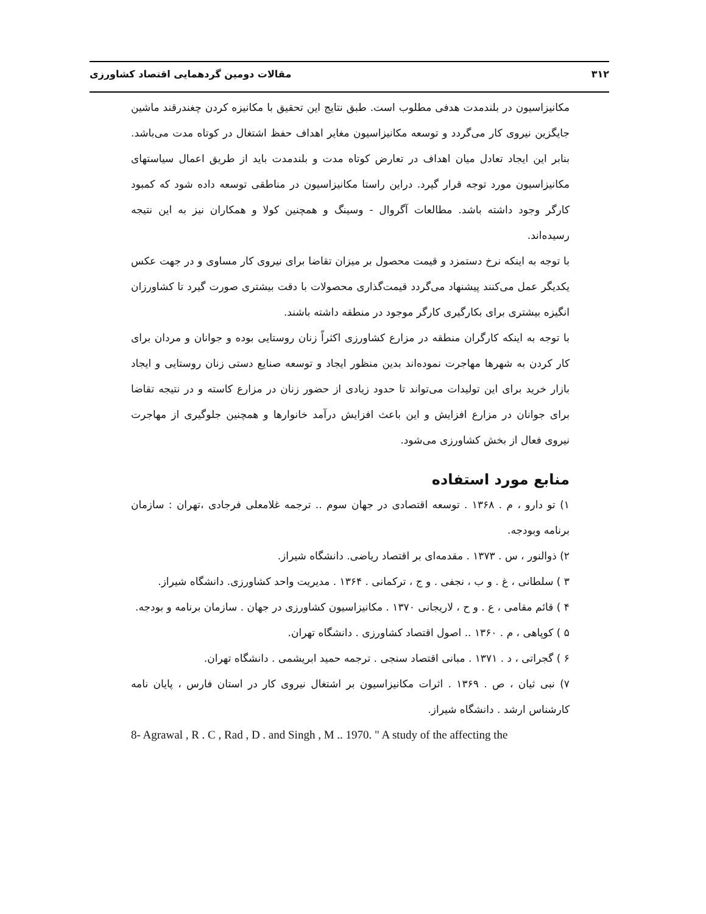۳۱۲ مقالات دومین گردهمایی اقتصاد کشاورزی
مکانیزاسیون در بلندمدت هدفی مطلوب است. طبق نتایج این تحقیق با مکانیزه کردن چغندرقند ماشین جایگزین نیروی کار می‌گردد و توسعه مکانیزاسیون مغایر اهداف حفظ اشتغال در کوتاه مدت می‌باشد. بنابر این ایجاد تعادل میان اهداف در تعارض کوتاه مدت و بلندمدت باید از طریق اعمال سیاستهای مکانیزاسیون مورد توجه قرار گیرد. دراین راستا مکانیزاسیون در مناطقی توسعه داده شود که کمبود کارگر وجود داشته باشد. مطالعات آگروال - وسینگ و همچنین کولا و همکاران نیز به این نتیجه رسیده‌اند.
با توجه به اینکه نرخ دستمزد و قیمت محصول بر میزان تقاضا برای نیروی کار مساوی و در جهت عکس یکدیگر عمل می‌کنند پیشنهاد می‌گردد قیمت‌گذاری محصولات با دقت بیشتری صورت گیرد تا کشاورزان انگیزه بیشتری برای بکارگیری کارگر موجود در منطقه داشته باشند.
با توجه به اینکه کارگران منطقه در مزارع کشاورزی اکثراً زنان روستایی بوده و جوانان و مردان برای کار کردن به شهرها مهاجرت نموده‌اند بدین منظور ایجاد و توسعه صنایع دستی زنان روستایی و ایجاد بازار خرید برای این تولیدات می‌تواند تا حدود زیادی از حضور زنان در مزارع کاسته و در نتیجه تقاضا برای جوانان در مزارع افزایش و این باعث افزایش درآمد خانوارها و همچنین جلوگیری از مهاجرت نیروی فعال از بخش کشاورزی می‌شود.
منابع مورد استفاده
۱) تو دارو ، م . ۱۳۶۸ . توسعه اقتصادی در جهان سوم .. ترجمه غلامعلی فرجادی ،تهران : سازمان برنامه وبودجه.
۲) ذوالنور ، س . ۱۳۷۳ . مقدمه‌ای بر اقتصاد ریاضی. دانشگاه شیراز.
۳ ) سلطانی ، غ . و ب ، نجفی . و ج ، ترکمانی . ۱۳۶۴ . مدیریت واحد کشاورزی. دانشگاه شیراز.
۴ ) قائم مقامی ، ع . و ح ، لاریجانی ۱۳۷۰ . مکانیزاسیون کشاورزی در جهان . سازمان برنامه و بودجه.
۵ ) کوپاهی ، م . ۱۳۶۰ .. اصول اقتصاد کشاورزی . دانشگاه تهران.
۶ ) گجراتی ، د . ۱۳۷۱ . مبانی اقتصاد سنجی . ترجمه حمید ابریشمی . دانشگاه تهران.
۷) نبی ثیان ، ص . ۱۳۶۹ . اثرات مکانیزاسیون بر اشتغال نیروی کار در استان فارس ، پایان نامه کارشناس ارشد . دانشگاه شیراز.
8- Agrawal , R . C , Rad , D . and Singh , M .. 1970. " A study of the affecting the